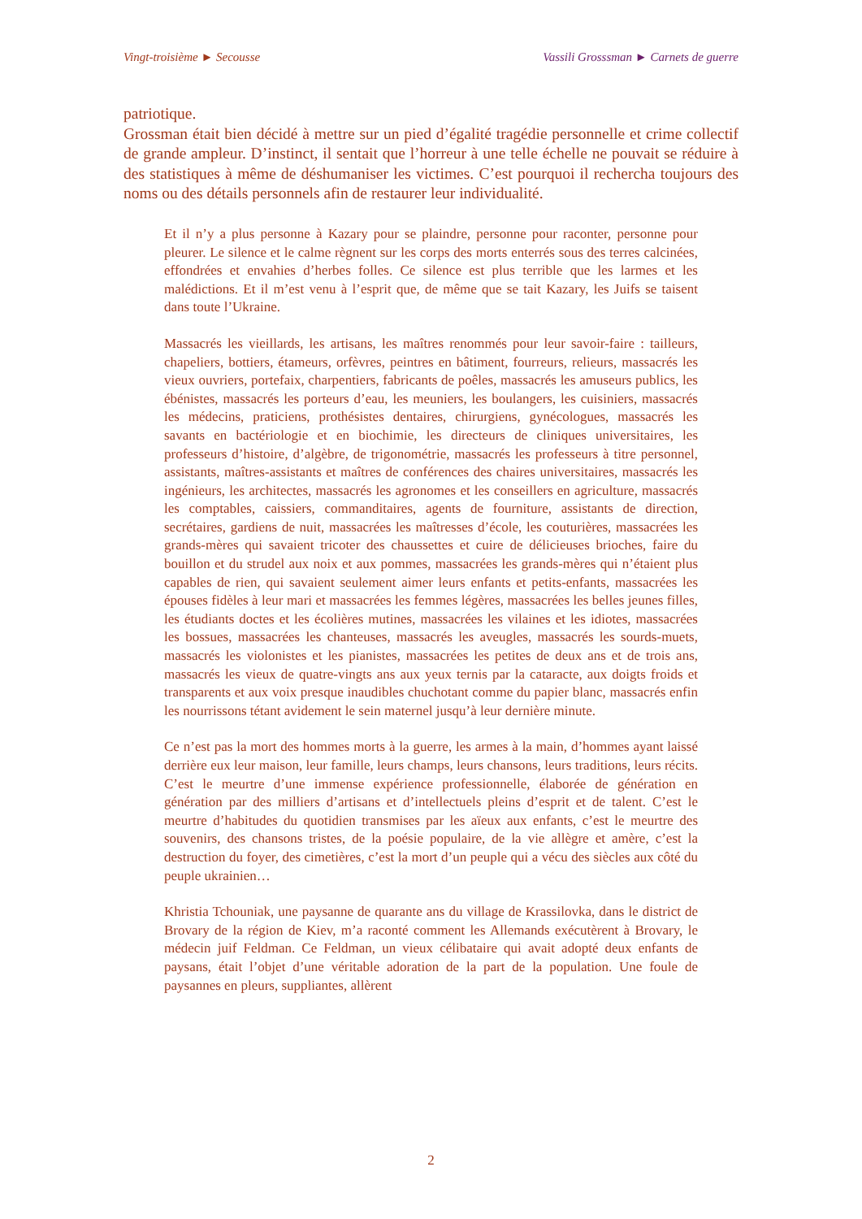Vingt-troisième ► Secousse Vassili Grosssman ► Carnets de guerre
patriotique.
Grossman était bien décidé à mettre sur un pied d’égalité tragédie personnelle et crime collectif de grande ampleur. D’instinct, il sentait que l’horreur à une telle échelle ne pouvait se réduire à des statistiques à même de déshumaniser les victimes. C’est pourquoi il rechercha toujours des noms ou des détails personnels afin de restaurer leur individualité.
Et il n’y a plus personne à Kazary pour se plaindre, personne pour raconter, personne pour pleurer. Le silence et le calme règnent sur les corps des morts enterrés sous des terres calcinées, effondrées et envahies d’herbes folles. Ce silence est plus terrible que les larmes et les malédictions. Et il m’est venu à l’esprit que, de même que se tait Kazary, les Juifs se taisent dans toute l’Ukraine.
Massacrés les vieillards, les artisans, les maîtres renommés pour leur savoir-faire : tailleurs, chapeliers, bottiers, étameurs, orfèvres, peintres en bâtiment, fourreurs, relieurs, massacrés les vieux ouvriers, portefaix, charpentiers, fabricants de poêles, massacrés les amuseurs publics, les ébénistes, massacrés les porteurs d’eau, les meuniers, les boulangers, les cuisiniers, massacrés les médecins, praticiens, prothésistes dentaires, chirurgiens, gynécologues, massacrés les savants en bactériologie et en biochimie, les directeurs de cliniques universitaires, les professeurs d’histoire, d’algèbre, de trigonométrie, massacrés les professeurs à titre personnel, assistants, maîtres-assistants et maîtres de conférences des chaires universitaires, massacrés les ingénieurs, les architectes, massacrés les agronomes et les conseillers en agriculture, massacrés les comptables, caissiers, commanditaires, agents de fourniture, assistants de direction, secrétaires, gardiens de nuit, massacrées les maîtresses d’école, les couturières, massacrées les grands-mères qui savaient tricoter des chaussettes et cuire de délicieuses brioches, faire du bouillon et du strudel aux noix et aux pommes, massacrées les grands-mères qui n’étaient plus capables de rien, qui savaient seulement aimer leurs enfants et petits-enfants, massacrées les épouses fidèles à leur mari et massacrées les femmes légères, massacrées les belles jeunes filles, les étudiants doctes et les écolières mutines, massacrées les vilaines et les idiotes, massacrées les bossues, massacrées les chanteuses, massacrés les aveugles, massacrés les sourds-muets, massacrés les violonistes et les pianistes, massacrées les petites de deux ans et de trois ans, massacrés les vieux de quatre-vingts ans aux yeux ternis par la cataracte, aux doigts froids et transparents et aux voix presque inaudibles chuchotant comme du papier blanc, massacrés enfin les nourrissons tétant avidement le sein maternel jusqu’à leur dernière minute.
Ce n’est pas la mort des hommes morts à la guerre, les armes à la main, d’hommes ayant laissé derrière eux leur maison, leur famille, leurs champs, leurs chansons, leurs traditions, leurs récits. C’est le meurtre d’une immense expérience professionnelle, élaborée de génération en génération par des milliers d’artisans et d’intellectuels pleins d’esprit et de talent. C’est le meurtre d’habitudes du quotidien transmises par les aïeux aux enfants, c’est le meurtre des souvenirs, des chansons tristes, de la poésie populaire, de la vie allègre et amère, c’est la destruction du foyer, des cimetières, c’est la mort d’un peuple qui a vécu des siècles aux côté du peuple ukrainien…
Khristia Tchouniak, une paysanne de quarante ans du village de Krassilovka, dans le district de Brovary de la région de Kiev, m’a raconté comment les Allemands exécutèrent à Brovary, le médecin juif Feldman. Ce Feldman, un vieux célibataire qui avait adopté deux enfants de paysans, était l’objet d’une véritable adoration de la part de la population. Une foule de paysannes en pleurs, suppliantes, allèrent
2